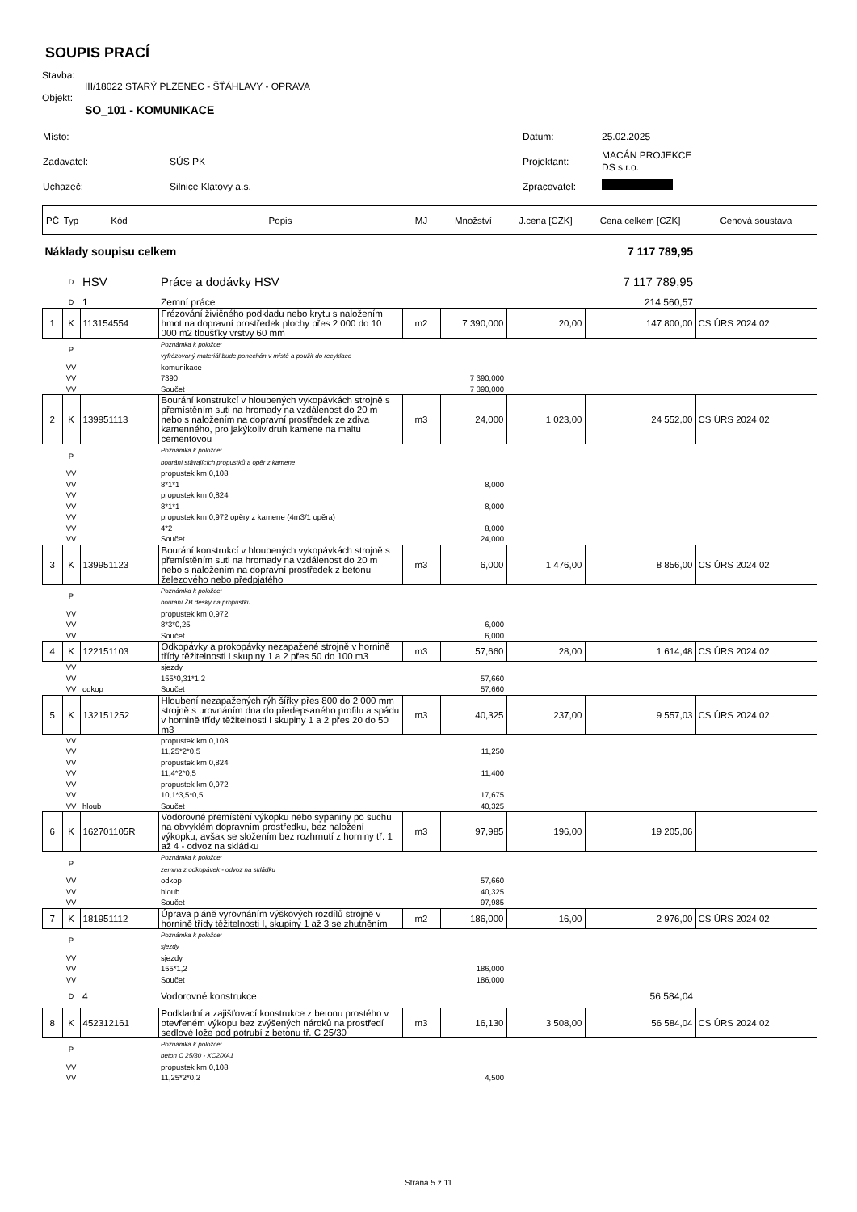SOUPIS PRACÍ
Stavba:
III/18022 STARÝ PLZENEC - ŠŤÁHLAVY - OPRAVA
Objekt:
SO_101 - KOMUNIKACE
| Místo: | | Datum: | 25.02.2025 |
| Zadavatel: | SÚS PK | Projektant: | MACÁN PROJEKCE DS s.r.o. |
| Uchazeč: | Silnice Klatovy a.s. | Zpracovatel: | |
| PČ | Typ | Kód | Popis | MJ | Množství | J.cena [CZK] | Cena celkem [CZK] | Cenová soustava |
| --- | --- | --- | --- | --- | --- | --- | --- | --- |
| Náklady soupisu celkem | | | | | | | 7 117 789,95 | |
| | D | HSV | Práce a dodávky HSV | | | | 7 117 789,95 | |
| | D | 1 | Zemní práce | | | | 214 560,57 | |
| 1 | K | 113154554 | Frézování živičného podkladu nebo krytu s naložením hmot na dopravní prostředek plochy přes 2 000 do 10 000 m2 tloušťky vrstvy 60 mm | m2 | 7 390,000 | 20,00 | 147 800,00 | CS ÚRS 2024 02 |
| | P | | Poznámka k položce: vyfrézovaný materiál bude ponechán v místě a použit do recyklace | | | | | |
| | VV | | komunikace | | | | | |
| | VV | | 7390 | | 7 390,000 | | | |
| | VV | | Součet | | 7 390,000 | | | |
| 2 | K | 139951113 | Bourání konstrukcí v hloubených vykopávkách strojně s přemístěním suti na hromady na vzdálenost do 20 m nebo s naložením na dopravní prostředek ze zdiva kamenného, pro jakýkoliv druh kamene na maltu cementovou | m3 | 24,000 | 1 023,00 | 24 552,00 | CS ÚRS 2024 02 |
| | P | | Poznámka k položce: bourání stávajících propustků a opěr z kamene | | | | | |
| | VV | | propustek km 0,108 | | | | | |
| | VV | | 8*1*1 | | 8,000 | | | |
| | VV | | propustek km 0,824 | | | | | |
| | VV | | 8*1*1 | | 8,000 | | | |
| | VV | | propustek km 0,972 opěry z kamene (4m3/1 opěra) | | | | | |
| | VV | | 4*2 | | 8,000 | | | |
| | VV | | Součet | | 24,000 | | | |
| 3 | K | 139951123 | Bourání konstrukcí v hloubených vykopávkách strojně s přemístěním suti na hromady na vzdálenost do 20 m nebo s naložením na dopravní prostředek z betonu železového nebo předpjatého | m3 | 6,000 | 1 476,00 | 8 856,00 | CS ÚRS 2024 02 |
| | P | | Poznámka k položce: bourání ŽB desky na propustku | | | | | |
| | VV | | propustek km 0,972 | | | | | |
| | VV | | 8*3*0,25 | | 6,000 | | | |
| | VV | | Součet | | 6,000 | | | |
| 4 | K | 122151103 | Odkopávky a prokopávky nezapažené strojně v hornině třídy těžitelnosti I skupiny 1 a 2 přes 50 do 100 m3 | m3 | 57,660 | 28,00 | 1 614,48 | CS ÚRS 2024 02 |
| | VV | | sjezdy | | | | | |
| | VV | | 155*0,31*1,2 | | 57,660 | | | |
| | VV | odkop | Součet | | 57,660 | | | |
| 5 | K | 132151252 | Hloubení nezapažených rýh šířky přes 800 do 2 000 mm strojně s urovnáním dna do předepsaného profilu a spádu v hornině třídy těžitelnosti I skupiny 1 a 2 přes 20 do 50 m3 | m3 | 40,325 | 237,00 | 9 557,03 | CS ÚRS 2024 02 |
| | VV | | propustek km 0,108 | | | | | |
| | VV | | 11,25*2*0,5 | | 11,250 | | | |
| | VV | | propustek km 0,824 | | | | | |
| | VV | | 11,4*2*0,5 | | 11,400 | | | |
| | VV | | propustek km 0,972 | | | | | |
| | VV | | 10,1*3,5*0,5 | | 17,675 | | | |
| | VV | hloub | Součet | | 40,325 | | | |
| 6 | K | 162701105R | Vodorovné přemístění výkopku nebo sypaniny po suchu na obvyklém dopravním prostředku, bez naložení výkopku, avšak se složením bez rozhrnutí z horniny tř. 1 až 4 - odvoz na skládku | m3 | 97,985 | 196,00 | 19 205,06 | |
| | P | | Poznámka k položce: zemina z odkopávek - odvoz na skládku | | | | | |
| | VV | | odkop | | 57,660 | | | |
| | VV | | hloub | | 40,325 | | | |
| | VV | | Součet | | 97,985 | | | |
| 7 | K | 181951112 | Úprava pláně vyrovnáním výškových rozdílů strojně v hornině třídy těžitelnosti I, skupiny 1 až 3 se zhutněním | m2 | 186,000 | 16,00 | 2 976,00 | CS ÚRS 2024 02 |
| | P | | Poznámka k položce: sjezdy | | | | | |
| | VV | | sjezdy | | | | | |
| | VV | | 155*1,2 | | 186,000 | | | |
| | VV | | Součet | | 186,000 | | | |
| | D | 4 | Vodorovné konstrukce | | | | 56 584,04 | |
| 8 | K | 452312161 | Podkladní a zajišťovací konstrukce z betonu prostého v otevřeném výkopu bez zvýšených nároků na prostředí sedlové lože pod potrubí z betonu tř. C 25/30 | m3 | 16,130 | 3 508,00 | 56 584,04 | CS ÚRS 2024 02 |
| | P | | Poznámka k položce: beton C 25/30 - XC2/XA1 | | | | | |
| | VV | | propustek km 0,108 | | | | | |
| | VV | | 11,25*2*0,2 | | 4,500 | | | |
Strana 5 z 11